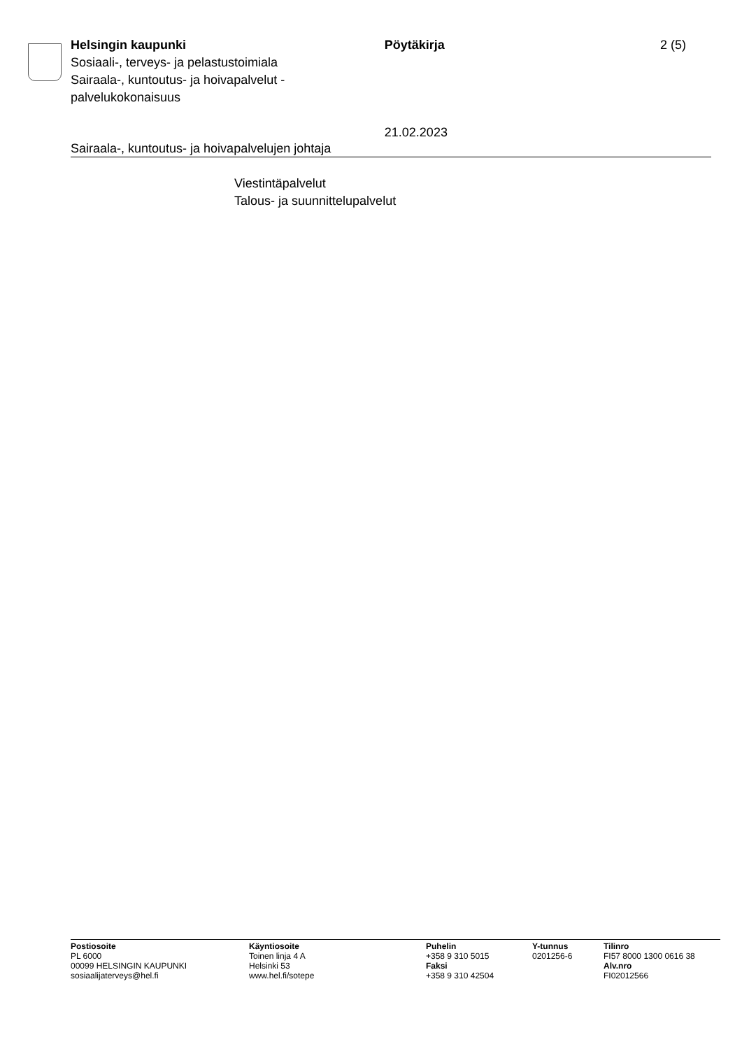Helsingin kaupunki
Sosiaali-, terveys- ja pelastustoimiala
Sairaala-, kuntoutus- ja hoivapalvelut -
palvelukokonaisuus
Pöytäkirja
21.02.2023
2 (5)
Sairaala-, kuntoutus- ja hoivapalvelujen johtaja
Viestintäpalvelut
Talous- ja suunnittelupalvelut
Postiosoite
PL 6000
00099 HELSINGIN KAUPUNKI
sosiaalijaterveys@hel.fi
Käyntiosoite
Toinen linja 4 A
Helsinki 53
www.hel.fi/sotepe
Puhelin
+358 9 310 5015
Faksi
+358 9 310 42504
Y-tunnus
0201256-6
Tilinro
FI57 8000 1300 0616 38
Alv.nro
FI02012566